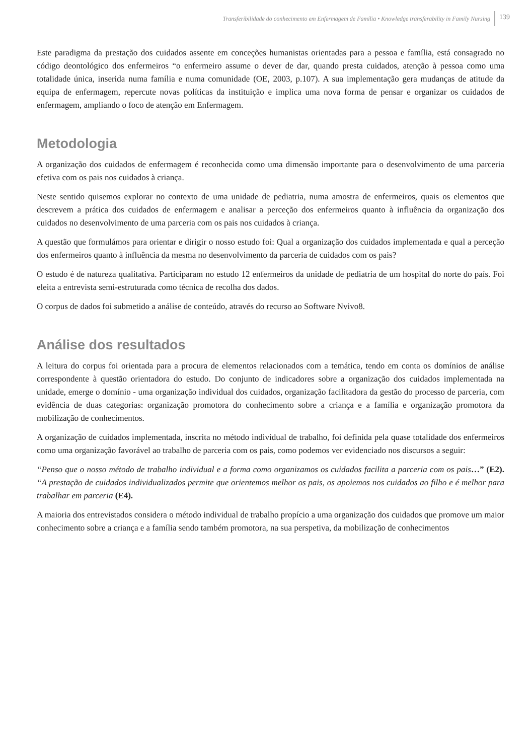Transferibilidade do conhecimento em Enfermagem de Família • Knowledge transferability in Family Nursing 139
Este paradigma da prestação dos cuidados assente em conceções humanistas orientadas para a pessoa e família, está consagrado no código deontológico dos enfermeiros “o enfermeiro assume o dever de dar, quando presta cuidados, atenção à pessoa como uma totalidade única, inserida numa família e numa comunidade (OE, 2003, p.107). A sua implementação gera mudanças de atitude da equipa de enfermagem, repercute novas políticas da instituição e implica uma nova forma de pensar e organizar os cuidados de enfermagem, ampliando o foco de atenção em Enfermagem.
Metodologia
A organização dos cuidados de enfermagem é reconhecida como uma dimensão importante para o desenvolvimento de uma parceria efetiva com os pais nos cuidados à criança.
Neste sentido quisemos explorar no contexto de uma unidade de pediatria, numa amostra de enfermeiros, quais os elementos que descrevem a prática dos cuidados de enfermagem e analisar a perceção dos enfermeiros quanto à influência da organização dos cuidados no desenvolvimento de uma parceria com os pais nos cuidados à criança.
A questão que formulámos para orientar e dirigir o nosso estudo foi: Qual a organização dos cuidados implementada e qual a perceção dos enfermeiros quanto à influência da mesma no desenvolvimento da parceria de cuidados com os pais?
O estudo é de natureza qualitativa. Participaram no estudo 12 enfermeiros da unidade de pediatria de um hospital do norte do país. Foi eleita a entrevista semi-estruturada como técnica de recolha dos dados.
O corpus de dados foi submetido a análise de conteúdo, através do recurso ao Software Nvivo8.
Análise dos resultados
A leitura do corpus foi orientada para a procura de elementos relacionados com a temática, tendo em conta os domínios de análise correspondente à questão orientadora do estudo. Do conjunto de indicadores sobre a organização dos cuidados implementada na unidade, emerge o domínio - uma organização individual dos cuidados, organização facilitadora da gestão do processo de parceria, com evidência de duas categorias: organização promotora do conhecimento sobre a criança e a família e organização promotora da mobilização de conhecimentos.
A organização de cuidados implementada, inscrita no método individual de trabalho, foi definida pela quase totalidade dos enfermeiros como uma organização favorável ao trabalho de parceria com os pais, como podemos ver evidenciado nos discursos a seguir:
“Penso que o nosso método de trabalho individual e a forma como organizamos os cuidados facilita a parceria com os pais…” (E2). “A prestação de cuidados individualizados permite que orientemos melhor os pais, os apoiemos nos cuidados ao filho e é melhor para trabalhar em parceria (E4).
A maioria dos entrevistados considera o método individual de trabalho propício a uma organização dos cuidados que promove um maior conhecimento sobre a criança e a família sendo também promotora, na sua perspetiva, da mobilização de conhecimentos